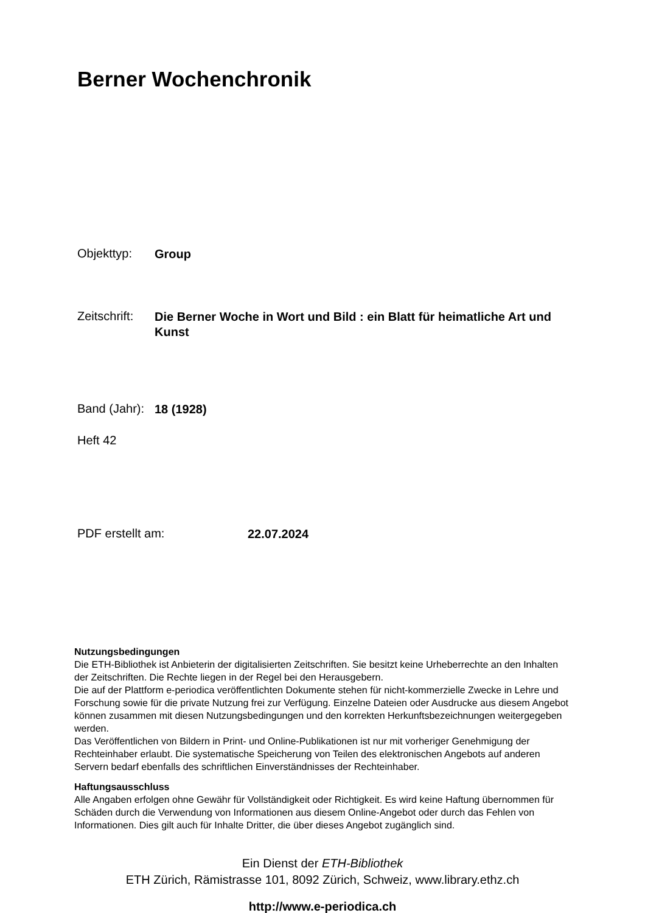Berner Wochenchronik
Objekttyp: Group
Zeitschrift: Die Berner Woche in Wort und Bild : ein Blatt für heimatliche Art und Kunst
Band (Jahr): 18 (1928)
Heft 42
PDF erstellt am: 22.07.2024
Nutzungsbedingungen
Die ETH-Bibliothek ist Anbieterin der digitalisierten Zeitschriften. Sie besitzt keine Urheberrechte an den Inhalten der Zeitschriften. Die Rechte liegen in der Regel bei den Herausgebern.
Die auf der Plattform e-periodica veröffentlichten Dokumente stehen für nicht-kommerzielle Zwecke in Lehre und Forschung sowie für die private Nutzung frei zur Verfügung. Einzelne Dateien oder Ausdrucke aus diesem Angebot können zusammen mit diesen Nutzungsbedingungen und den korrekten Herkunftsbezeichnungen weitergegeben werden.
Das Veröffentlichen von Bildern in Print- und Online-Publikationen ist nur mit vorheriger Genehmigung der Rechteinhaber erlaubt. Die systematische Speicherung von Teilen des elektronischen Angebots auf anderen Servern bedarf ebenfalls des schriftlichen Einverständnisses der Rechteinhaber.
Haftungsausschluss
Alle Angaben erfolgen ohne Gewähr für Vollständigkeit oder Richtigkeit. Es wird keine Haftung übernommen für Schäden durch die Verwendung von Informationen aus diesem Online-Angebot oder durch das Fehlen von Informationen. Dies gilt auch für Inhalte Dritter, die über dieses Angebot zugänglich sind.
Ein Dienst der ETH-Bibliothek
ETH Zürich, Rämistrasse 101, 8092 Zürich, Schweiz, www.library.ethz.ch
http://www.e-periodica.ch